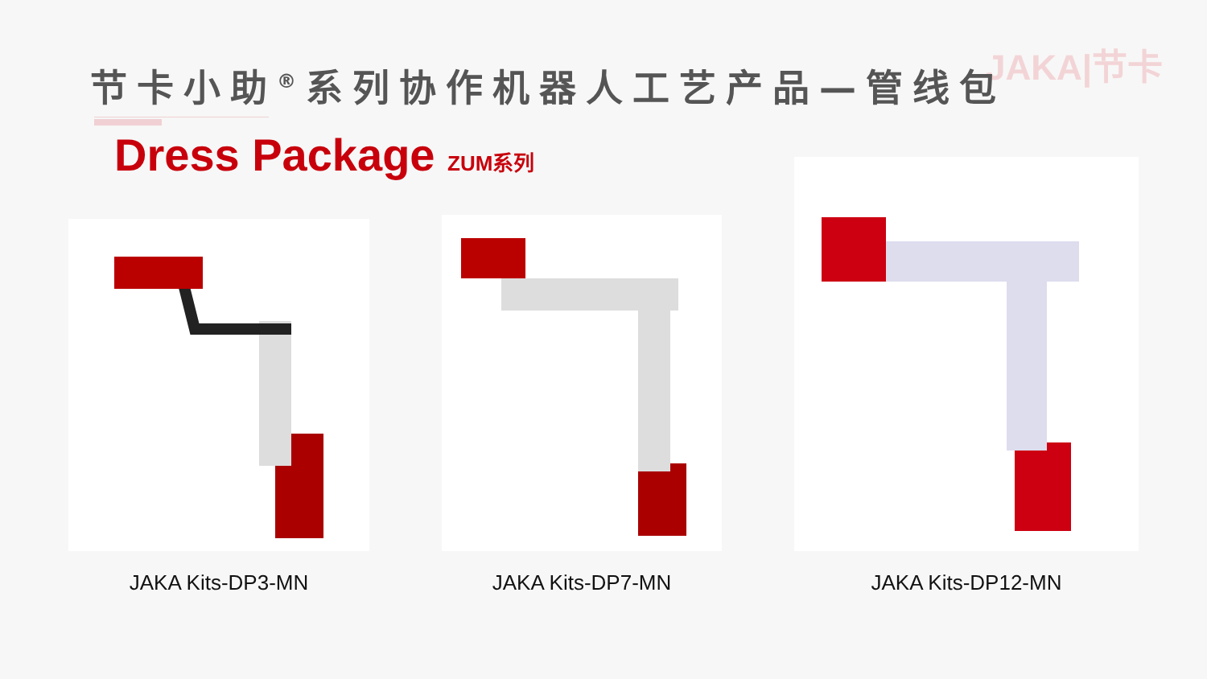JAKA|节卡
节卡小助<sup>®</sup>系列协作机器人工艺产品—管线包
Dress Package ZUM系列
JAKA Kits-DP3-MN
JAKA Kits-DP7-MN
JAKA Kits-DP12-MN